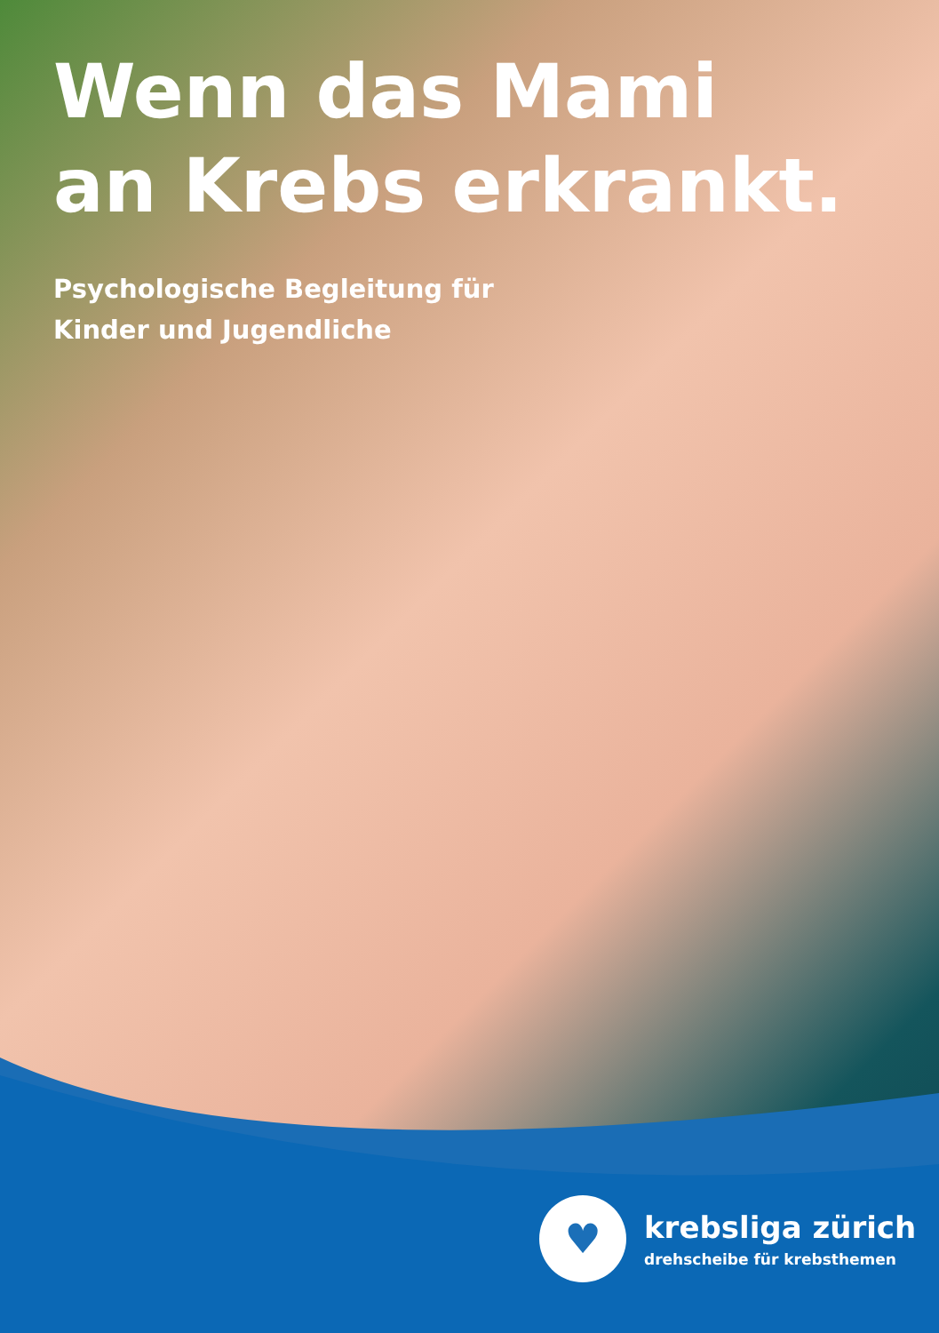Wenn das Mami
an Krebs erkrankt.
Psychologische Begleitung für
Kinder und Jugendliche
♥
krebsliga zürich
drehscheibe für krebsthemen